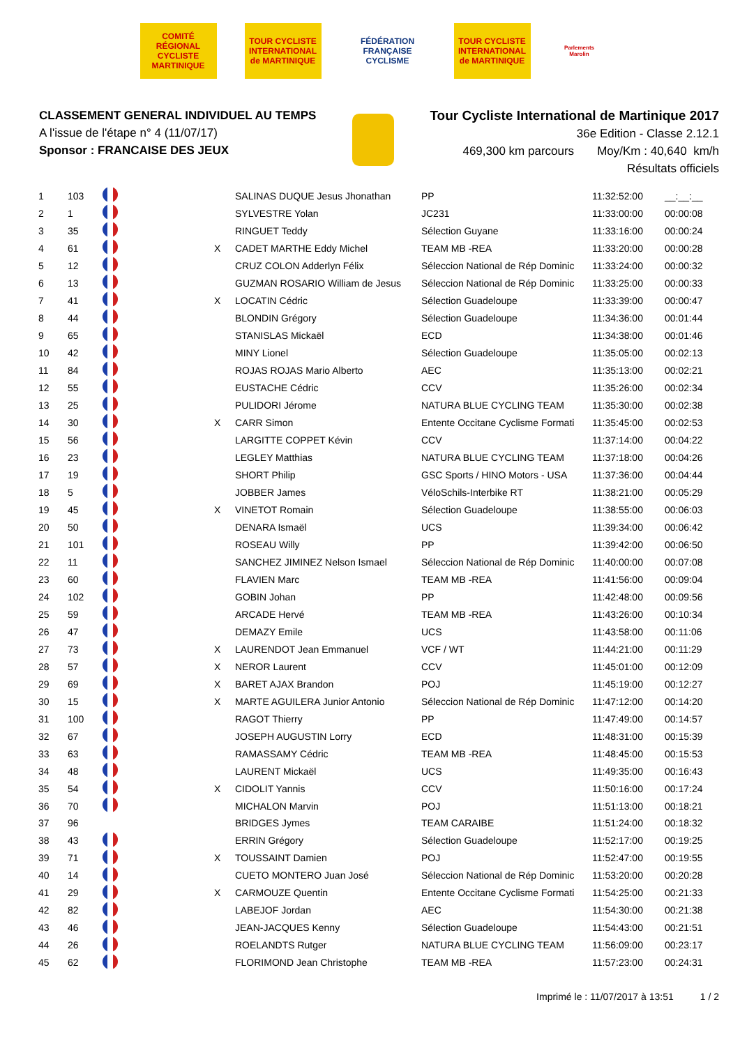COMITÉ RÉGIONAL CYCLISTE MARTINIQUE
TOUR CYCLISTE INTERNATIONAL de MARTINIQUE
FÉDÉRATION FRANÇAISE CYCLISME
TOUR CYCLISTE INTERNATIONAL de MARTINIQUE
Parlements Marolin
CLASSEMENT GENERAL INDIVIDUEL AU TEMPS
A l'issue de l'étape n° 4 (11/07/17)
Sponsor : FRANCAISE DES JEUX
Tour Cycliste International de Martinique 2017
36e Edition - Classe 2.12.1
469,300 km parcours Moy/Km : 40,640 km/h
Résultats officiels
| 1 | 103 | | | SALINAS DUQUE Jesus Jhonathan | PP | 11:32:52:00 | __:__:__ |
| 2 | 1 | | | SYLVESTRE Yolan | JC231 | 11:33:00:00 | 00:00:08 |
| 3 | 35 | | | RINGUET Teddy | Sélection Guyane | 11:33:16:00 | 00:00:24 |
| 4 | 61 | | X | CADET MARTHE Eddy Michel | TEAM MB -REA | 11:33:20:00 | 00:00:28 |
| 5 | 12 | | | CRUZ COLON Adderlyn Félix | Séleccion National de Rép Dominic | 11:33:24:00 | 00:00:32 |
| 6 | 13 | | | GUZMAN ROSARIO William de Jesus | Séleccion National de Rép Dominic | 11:33:25:00 | 00:00:33 |
| 7 | 41 | | X | LOCATIN Cédric | Sélection Guadeloupe | 11:33:39:00 | 00:00:47 |
| 8 | 44 | | | BLONDIN Grégory | Sélection Guadeloupe | 11:34:36:00 | 00:01:44 |
| 9 | 65 | | | STANISLAS Mickaël | ECD | 11:34:38:00 | 00:01:46 |
| 10 | 42 | | | MINY Lionel | Sélection Guadeloupe | 11:35:05:00 | 00:02:13 |
| 11 | 84 | | | ROJAS ROJAS Mario Alberto | AEC | 11:35:13:00 | 00:02:21 |
| 12 | 55 | | | EUSTACHE Cédric | CCV | 11:35:26:00 | 00:02:34 |
| 13 | 25 | | | PULIDORI Jérome | NATURA BLUE CYCLING TEAM | 11:35:30:00 | 00:02:38 |
| 14 | 30 | | X | CARR Simon | Entente Occitane Cyclisme Formati | 11:35:45:00 | 00:02:53 |
| 15 | 56 | | | LARGITTE COPPET Kévin | CCV | 11:37:14:00 | 00:04:22 |
| 16 | 23 | | | LEGLEY Matthias | NATURA BLUE CYCLING TEAM | 11:37:18:00 | 00:04:26 |
| 17 | 19 | | | SHORT Philip | GSC Sports / HINO Motors - USA | 11:37:36:00 | 00:04:44 |
| 18 | 5 | | | JOBBER James | VéloSchils-Interbike RT | 11:38:21:00 | 00:05:29 |
| 19 | 45 | | X | VINETOT Romain | Sélection Guadeloupe | 11:38:55:00 | 00:06:03 |
| 20 | 50 | | | DENARA Ismaël | UCS | 11:39:34:00 | 00:06:42 |
| 21 | 101 | | | ROSEAU Willy | PP | 11:39:42:00 | 00:06:50 |
| 22 | 11 | | | SANCHEZ JIMINEZ Nelson Ismael | Séleccion National de Rép Dominic | 11:40:00:00 | 00:07:08 |
| 23 | 60 | | | FLAVIEN Marc | TEAM MB -REA | 11:41:56:00 | 00:09:04 |
| 24 | 102 | | | GOBIN Johan | PP | 11:42:48:00 | 00:09:56 |
| 25 | 59 | | | ARCADE Hervé | TEAM MB -REA | 11:43:26:00 | 00:10:34 |
| 26 | 47 | | | DEMAZY Emile | UCS | 11:43:58:00 | 00:11:06 |
| 27 | 73 | | X | LAURENDOT Jean Emmanuel | VCF / WT | 11:44:21:00 | 00:11:29 |
| 28 | 57 | | X | NEROR Laurent | CCV | 11:45:01:00 | 00:12:09 |
| 29 | 69 | | X | BARET AJAX Brandon | POJ | 11:45:19:00 | 00:12:27 |
| 30 | 15 | | X | MARTE AGUILERA Junior Antonio | Séleccion National de Rép Dominic | 11:47:12:00 | 00:14:20 |
| 31 | 100 | | | RAGOT Thierry | PP | 11:47:49:00 | 00:14:57 |
| 32 | 67 | | | JOSEPH AUGUSTIN Lorry | ECD | 11:48:31:00 | 00:15:39 |
| 33 | 63 | | | RAMASSAMY Cédric | TEAM MB -REA | 11:48:45:00 | 00:15:53 |
| 34 | 48 | | | LAURENT Mickaël | UCS | 11:49:35:00 | 00:16:43 |
| 35 | 54 | | X | CIDOLIT Yannis | CCV | 11:50:16:00 | 00:17:24 |
| 36 | 70 | | | MICHALON Marvin | POJ | 11:51:13:00 | 00:18:21 |
| 37 | 96 | | | BRIDGES Jymes | TEAM CARAIBE | 11:51:24:00 | 00:18:32 |
| 38 | 43 | | | ERRIN Grégory | Sélection Guadeloupe | 11:52:17:00 | 00:19:25 |
| 39 | 71 | | X | TOUSSAINT Damien | POJ | 11:52:47:00 | 00:19:55 |
| 40 | 14 | | | CUETO MONTERO Juan José | Séleccion National de Rép Dominic | 11:53:20:00 | 00:20:28 |
| 41 | 29 | | X | CARMOUZE Quentin | Entente Occitane Cyclisme Formati | 11:54:25:00 | 00:21:33 |
| 42 | 82 | | | LABEJOF Jordan | AEC | 11:54:30:00 | 00:21:38 |
| 43 | 46 | | | JEAN-JACQUES Kenny | Sélection Guadeloupe | 11:54:43:00 | 00:21:51 |
| 44 | 26 | | | ROELANDTS Rutger | NATURA BLUE CYCLING TEAM | 11:56:09:00 | 00:23:17 |
| 45 | 62 | | | FLORIMOND Jean Christophe | TEAM MB -REA | 11:57:23:00 | 00:24:31 |
Imprimé le : 11/07/2017 à 13:51 1 / 2